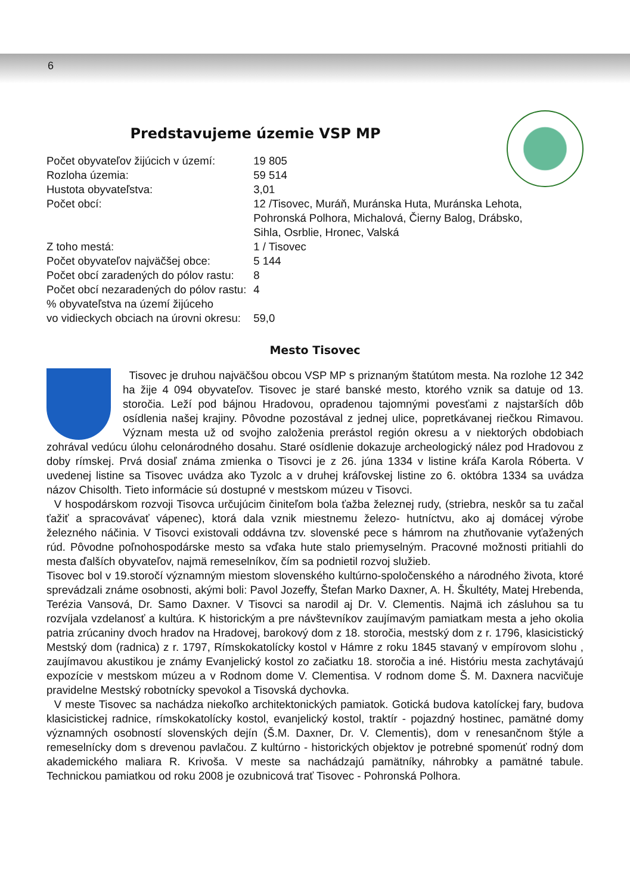6
Predstavujeme územie VSP MP
| Počet obyvateľov žijúcich v území: | 19 805 |
| Rozloha územia: | 59 514 |
| Hustota obyvateľstva: | 3,01 |
| Počet obcí: | 12 /Tisovec, Muráň, Muránska Huta, Muránska Lehota, Pohronská Polhora, Michalová, Čierny Balog, Drábsko, Sihla, Osrblie, Hronec, Valská |
| Z toho mestá: | 1 / Tisovec |
| Počet obyvateľov najväčšej obce: | 5 144 |
| Počet obcí zaradených do pólov rastu: | 8 |
| Počet obcí nezaradených do pólov rastu: | 4 |
| % obyvateľstva na území žijúceho vo vidieckych obciach na úrovni okresu: | 59,0 |
Mesto Tisovec
Tisovec je druhou najväčšou obcou VSP MP s priznaným štatútom mesta. Na rozlohe 12 342 ha žije 4 094 obyvateľov. Tisovec je staré banské mesto, ktorého vznik sa datuje od 13. storočia. Leží pod bájnou Hradovou, opradenou tajomnými povesťami z najstarších dôb osídlenia našej krajiny. Pôvodne pozostával z jednej ulice, popretkávanej riečkou Rimavou. Význam mesta už od svojho založenia prerástol región okresu a v niektorých obdobiach zohrával vedúcu úlohu celonárodného dosahu. Staré osídlenie dokazuje archeologický nález pod Hradovou z doby rímskej. Prvá dosiaľ známa zmienka o Tisovci je z 26. júna 1334 v listine kráľa Karola Róberta. V uvedenej listine sa Tisovec uvádza ako Tyzolc a v druhej kráľovskej listine zo 6. októbra 1334 sa uvádza názov Chisolth. Tieto informácie sú dostupné v mestskom múzeu v Tisovci.
V hospodárskom rozvoji Tisovca určujúcim činiteľom bola ťažba železnej rudy, (striebra, neskôr sa tu začal ťažiť a spracovávať vápenec), ktorá dala vznik miestnemu železo- hutníctvu, ako aj domácej výrobe železného náčinia. V Tisovci existovali oddávna tzv. slovenské pece s hámrom na zhutňovanie vyťažených rúd. Pôvodne poľnohospodárske mesto sa vďaka hute stalo priemyselným. Pracovné možnosti pritiahli do mesta ďalších obyvateľov, najmä remeselníkov, čím sa podnietil rozvoj služieb.
Tisovec bol v 19.storočí významným miestom slovenského kultúrno-spoločenského a národného života, ktoré sprevádzali známe osobnosti, akými boli: Pavol Jozeffy, Štefan Marko Daxner, A. H. Škultéty, Matej Hrebenda, Terézia Vansová, Dr. Samo Daxner. V Tisovci sa narodil aj Dr. V. Clementis. Najmä ich zásluhou sa tu rozvíjala vzdelanosť a kultúra. K historickým a pre návštevníkov zaujímavým pamiatkam mesta a jeho okolia patria zrúcaniny dvoch hradov na Hradovej, barokový dom z 18. storočia, mestský dom z r. 1796, klasicistický Mestský dom (radnica) z r. 1797, Rímskokatolícky kostol v Hámre z roku 1845 stavaný v empírovom slohu , zaujímavou akustikou je známy Evanjelický kostol zo začiatku 18. storočia a iné. Históriu mesta zachytávajú expozície v mestskom múzeu a v Rodnom dome V. Clementisa. V rodnom dome Š. M. Daxnera nacvičuje pravidelne Mestský robotnícky spevokol a Tisovská dychovka.
V meste Tisovec sa nachádza niekoľko architektonických pamiatok. Gotická budova katolíckej fary, budova klasicistickej radnice, rímskokatolícky kostol, evanjelický kostol, traktír - pojazdný hostinec, pamätné domy významných osobností slovenských dejín (Š.M. Daxner, Dr. V. Clementis), dom v renesančnom štýle a remeselnícky dom s drevenou pavlačou. Z kultúrno - historických objektov je potrebné spomenúť rodný dom akademického maliara R. Krivoša. V meste sa nachádzajú pamätníky, náhrobky a pamätné tabule. Technickou pamiatkou od roku 2008 je ozubnicová trať Tisovec - Pohronská Polhora.